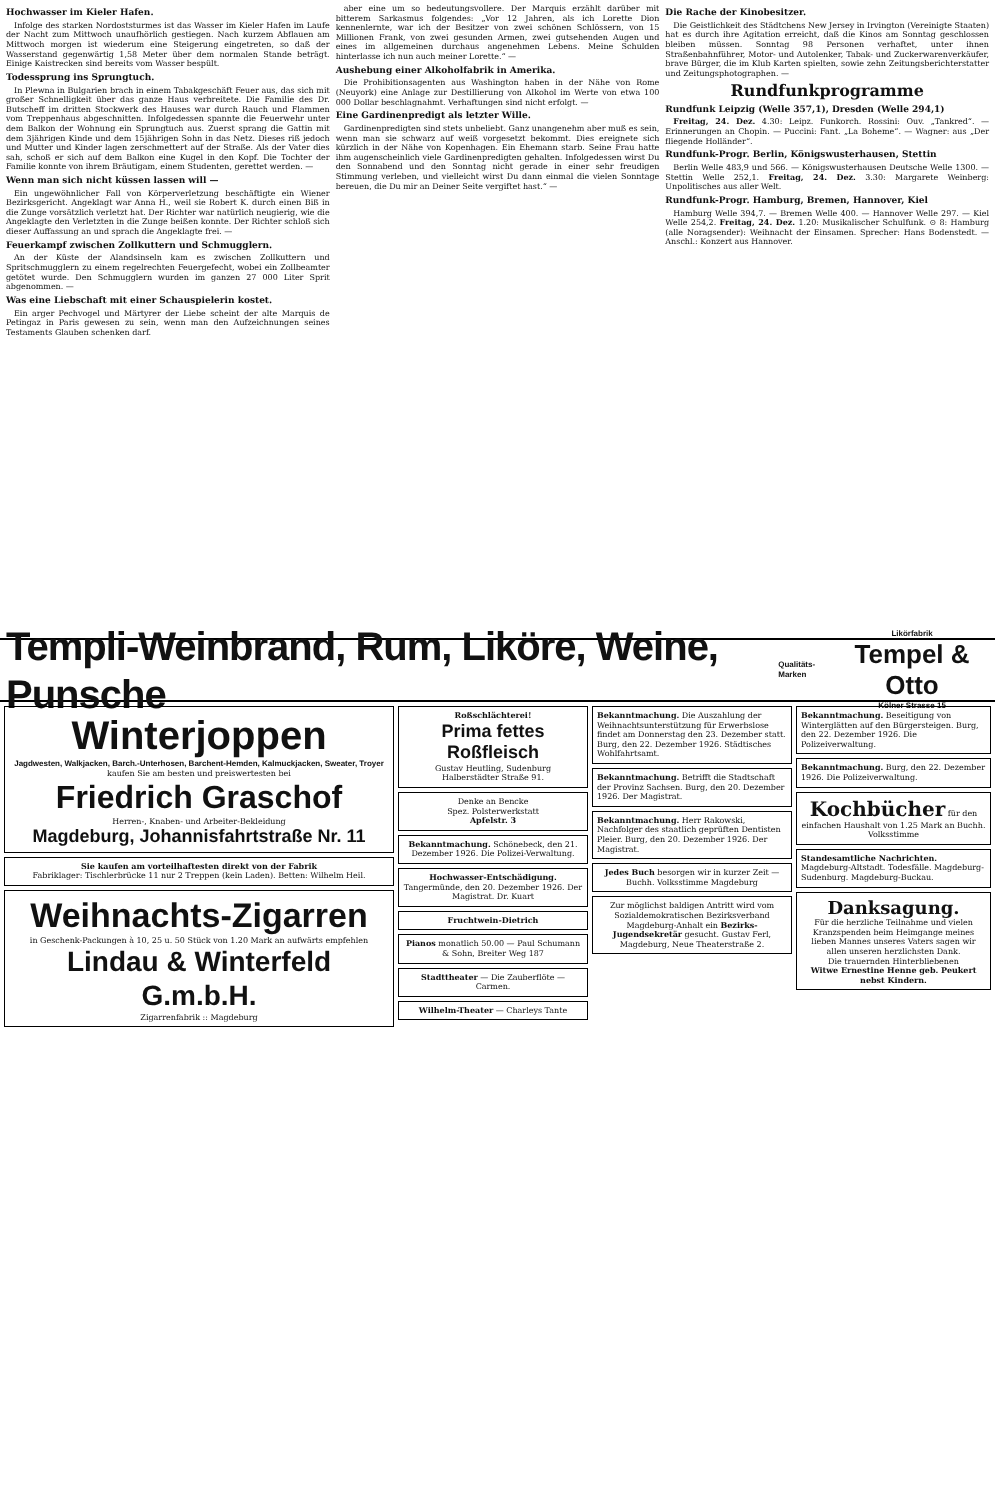Hochwasser im Kieler Hafen.
Infolge des starken Nordoststurmes ist das Wasser im Kieler Hafen im Laufe der Nacht zum Mittwoch unaufhörlich gestiegen. Nach kurzem Abflauen am Mittwoch morgen ist wiederum eine Steigerung eingetreten, so daß der Wasserstand gegenwärtig 1,58 Meter über dem normalen Stande beträgt. Einige Kaistrecken sind bereits vom Wasser bespült.
Todessprung ins Sprungtuch.
In Plewna in Bulgarien brach in einem Tabakgeschäft Feuer aus, das sich mit großer Schnelligkeit über das ganze Haus verbreitete. Die Familie des Dr. Butscheff im dritten Stockwerk des Hauses war durch Rauch und Flammen vom Treppenhaus abgeschnitten. Infolgedessen spannte die Feuerwehr unter dem Balkon der Wohnung ein Sprungtuch aus. Zuerst sprang die Gattin mit dem 3jährigen Kinde und dem 15jährigen Sohn in das Netz. Dieses riß jedoch und Mutter und Kinder lagen zerschmettert auf der Straße. Als der Vater dies sah, schoß er sich auf dem Balkon eine Kugel in den Kopf. Die Tochter der Familie konnte von ihrem Bräutigam, einem Studenten, gerettet werden. —
Wenn man sich nicht küssen lassen will —
Ein ungewöhnlicher Fall von Körperverletzung beschäftigte ein Wiener Bezirksgericht. Angeklagt war Anna H., weil sie Robert K. durch einen Biß in die Zunge vorsätzlich verletzt hat. Der Richter war natürlich neugierig, wie die Angeklagte den Verletzten in die Zunge beißen konnte. Der Richter schloß sich dieser Auffassung an und sprach die Angeklagte frei. —
Feuerkampf zwischen Zollkuttern und Schmugglern.
An der Küste der Alandsinseln kam es zwischen Zollkuttern und Spritschmugglern zu einem regelrechten Feuergefecht, wobei ein Zollbeamter getötet wurde. Den Schmugglern wurden im ganzen 27 000 Liter Sprit abgenommen. —
Was eine Liebschaft mit einer Schauspielerin kostet.
Ein arger Pechvogel und Märtyrer der Liebe scheint der alte Marquis de Petingaz in Paris gewesen zu sein, wenn man den Aufzeichnungen seines Testaments Glauben schenken darf.
aber eine um so bedeutungsvollere. Der Marquis erzählt darüber mit bitterem Sarkasmus folgendes: „Vor 12 Jahren, als ich Lorette Dion kennenlernte, war ich der Besitzer von zwei schönen Schlössern, von 15 Millionen Frank, von zwei gesunden Armen, zwei gutsehenden Augen und eines im allgemeinen durchaus angenehmen Lebens. Meine Schulden hinterlasse ich nun auch meiner Lorette.“ —
Aushebung einer Alkoholfabrik in Amerika.
Die Prohibitionsagenten aus Washington haben in der Nähe von Rome (Neuyork) eine Anlage zur Destillierung von Alkohol im Werte von etwa 100 000 Dollar beschlagnahmt. Verhaftungen sind nicht erfolgt. —
Eine Gardinenpredigt als letzter Wille.
Gardinenpredigten sind stets unbeliebt. Ganz unangenehm aber muß es sein, wenn man sie schwarz auf weiß vorgesetzt bekommt. Dies ereignete sich kürzlich in der Nähe von Kopenhagen. Ein Ehemann starb. Seine Frau hatte ihm augenscheinlich viele Gardinenpredigten gehalten. Infolgedessen wirst Du den Sonnabend und den Sonntag nicht gerade in einer sehr freudigen Stimmung verleben, und vielleicht wirst Du dann einmal die vielen Sonntage bereuen, die Du mir an Deiner Seite vergiftet hast.“ —
Die Rache der Kinobesitzer.
Die Geistlichkeit des Städtchens New Jersey in Irvington (Vereinigte Staaten) hat es durch ihre Agitation erreicht, daß die Kinos am Sonntag geschlossen bleiben müssen. Sonntag 98 Personen verhaftet, unter ihnen Straßenbahnführer, Motor- und Autolenker, Tabak- und Zuckerwarenverkäufer, brave Bürger, die im Klub Karten spielten, sowie zehn Zeitungsberichterstatter und Zeitungsphotographen. —
Rundfunkprogramme
Rundfunk Leipzig (Welle 357,1), Dresden (Welle 294,1)
Freitag, 24. Dez. 4.30: Leipz. Funkorch. Rossini: Ouv. „Tankred“. — Erinnerungen an Chopin. — Puccini: Fant. „La Boheme“. — Wagner: aus „Der fliegende Holländer“.
Rundfunk-Progr. Berlin, Königswusterhausen, Stettin
Berlin Welle 483,9 und 566. — Königswusterhausen Deutsche Welle 1300. — Stettin Welle 252,1. Freitag, 24. Dez. 3.30: Margarete Weinberg: Unpolitisches aus aller Welt.
Rundfunk-Progr. Hamburg, Bremen, Hannover, Kiel
Hamburg Welle 394,7. — Bremen Welle 400. — Hannover Welle 297. — Kiel Welle 254,2. Freitag, 24. Dez. 1.20: Musikalischer Schulfunk. ⊙ 8: Hamburg (alle Noragsender): Weihnacht der Einsamen. Sprecher: Hans Bodenstedt. — Anschl.: Konzert aus Hannover.
Templi-Weinbrand, Rum, Liköre, Weine, Punsche Qualitäts-Marken Likörfabrik
Tempel & Otto
Kölner Strasse 15
Winterjoppen
Jagdwesten, Walkjacken, Barch.-Unterhosen, Barchent-Hemden, Kalmuckjacken, Sweater, Troyer
kaufen Sie am besten und preiswertesten bei
Friedrich Graschof
Herren-, Knaben- und Arbeiter-Bekleidung
Magdeburg, Johannisfahrtstraße Nr. 11
Sie kaufen am vorteilhaftesten direkt von der Fabrik
Fabriklager: Tischlerbrücke 11 nur 2 Treppen (kein Laden). Betten: Wilhelm Heil.
Weihnachts-Zigarren
in Geschenk-Packungen à 10, 25 u. 50 Stück von 1.20 Mark an aufwärts empfehlen
Lindau & Winterfeld G.m.b.H.
Zigarrenfabrik :: Magdeburg
Roßschlächterei!
Prima fettes Roßfleisch
Gustav Heutling, Sudenburg
Halberstädter Straße 91.
Denke an Bencke
Spez. Polsterwerkstatt
Apfelstr. 3
Bekanntmachung. Schönebeck, den 21. Dezember 1926. Die Polizei-Verwaltung.
Hochwasser-Entschädigung. Tangermünde, den 20. Dezember 1926. Der Magistrat. Dr. Kuart
Fruchtwein-Dietrich
Pianos monatlich 50.00 — Paul Schumann & Sohn, Breiter Weg 187
Stadttheater — Die Zauberflöte — Carmen.
Wilhelm-Theater — Charleys Tante
Bekanntmachung. Die Auszahlung der Weihnachtsunterstützung für Erwerbslose findet am Donnerstag den 23. Dezember statt. Burg, den 22. Dezember 1926. Städtisches Wohlfahrtsamt.
Bekanntmachung. Betrifft die Stadtschaft der Provinz Sachsen. Burg, den 20. Dezember 1926. Der Magistrat.
Bekanntmachung. Herr Rakowski, Nachfolger des staatlich geprüften Dentisten Pleier. Burg, den 20. Dezember 1926. Der Magistrat.
Jedes Buch besorgen wir in kurzer Zeit — Buchh. Volksstimme Magdeburg
Zur möglichst baldigen Antritt wird vom Sozialdemokratischen Bezirksverband Magdeburg-Anhalt ein Bezirks-Jugendsekretär gesucht. Gustav Ferl, Magdeburg, Neue Theaterstraße 2.
Bekanntmachung. Beseitigung von Winterglätten auf den Bürgersteigen. Burg, den 22. Dezember 1926. Die Polizeiverwaltung.
Bekanntmachung. Burg, den 22. Dezember 1926. Die Polizeiverwaltung.
Kochbücher für den einfachen Haushalt von 1.25 Mark an Buchh. Volksstimme
Standesamtliche Nachrichten. Magdeburg-Altstadt. Todesfälle. Magdeburg-Sudenburg. Magdeburg-Buckau.
Danksagung.
Für die herzliche Teilnahme und vielen Kranzspenden beim Heimgange meines lieben Mannes unseres Vaters sagen wir allen unseren herzlichsten Dank.
Die trauernden Hinterbliebenen
Witwe Ernestine Henne geb. Peukert nebst Kindern.